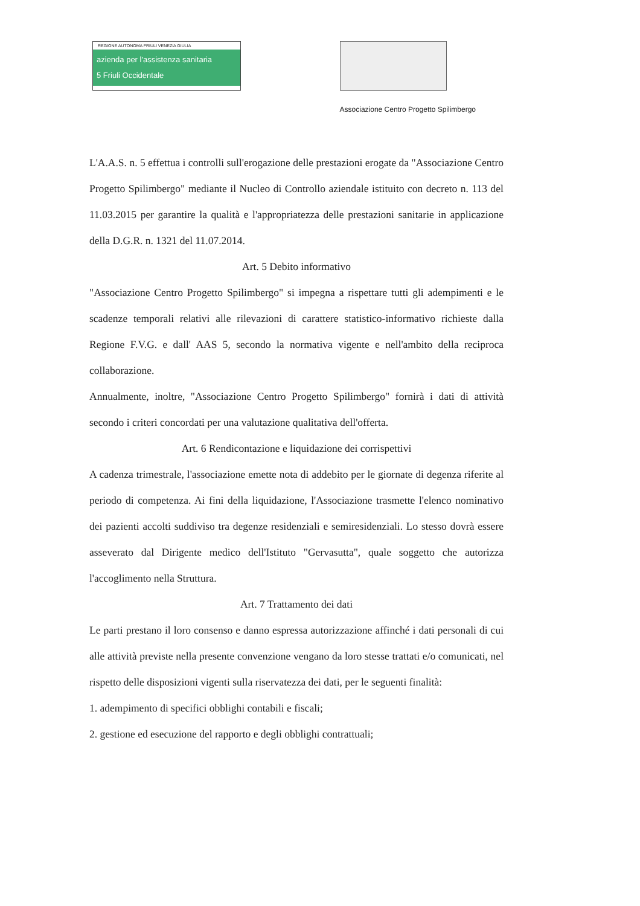REGIONE AUTONOMA FRIULI VENEZIA GIULIA
azienda per l'assistenza sanitaria
5 Friuli Occidentale
Associazione Centro Progetto Spilimbergo
L'A.A.S. n. 5 effettua i controlli sull'erogazione delle prestazioni erogate da "Associazione Centro Progetto Spilimbergo" mediante il Nucleo di Controllo aziendale istituito con decreto n. 113 del 11.03.2015 per garantire la qualità e l'appropriatezza delle prestazioni sanitarie in applicazione della D.G.R. n. 1321 del 11.07.2014.
Art. 5 Debito informativo
"Associazione Centro Progetto Spilimbergo" si impegna a rispettare tutti gli adempimenti e le scadenze temporali relativi alle rilevazioni di carattere statistico-informativo richieste dalla Regione F.V.G. e dall' AAS 5, secondo la normativa vigente e nell'ambito della reciproca collaborazione.
Annualmente, inoltre, "Associazione Centro Progetto Spilimbergo" fornirà i dati di attività secondo i criteri concordati per una valutazione qualitativa dell'offerta.
Art. 6 Rendicontazione e liquidazione dei corrispettivi
A cadenza trimestrale, l'associazione emette nota di addebito per le giornate di degenza riferite al periodo di competenza. Ai fini della liquidazione, l'Associazione trasmette l'elenco nominativo dei pazienti accolti suddiviso tra degenze residenziali e semiresidenziali. Lo stesso dovrà essere asseverato dal Dirigente medico dell'Istituto "Gervasutta", quale soggetto che autorizza l'accoglimento nella Struttura.
Art. 7 Trattamento dei dati
Le parti prestano il loro consenso e danno espressa autorizzazione affinché i dati personali di cui alle attività previste nella presente convenzione vengano da loro stesse trattati e/o comunicati, nel rispetto delle disposizioni vigenti sulla riservatezza dei dati, per le seguenti finalità:
1. adempimento di specifici obblighi contabili e fiscali;
2. gestione ed esecuzione del rapporto e degli obblighi contrattuali;